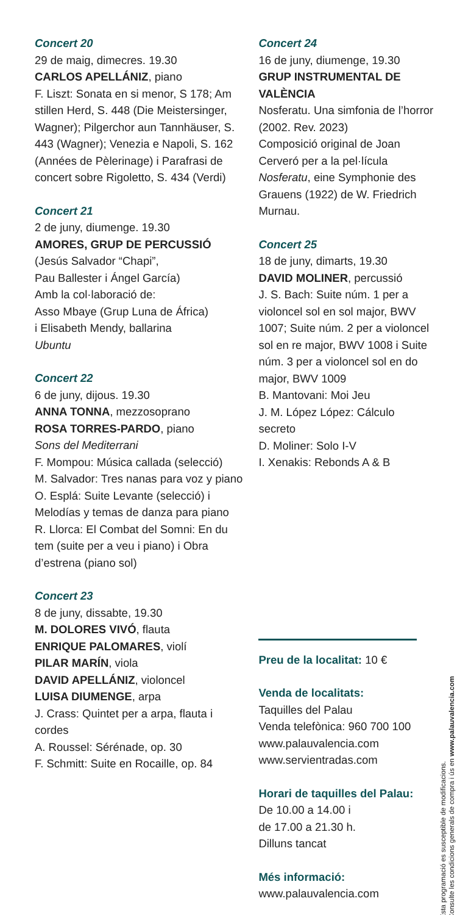Concert 20
29 de maig, dimecres. 19.30
CARLOS APELLÁNIZ, piano
F. Liszt: Sonata en si menor, S 178; Am stillen Herd, S. 448 (Die Meistersinger, Wagner); Pilgerchor aun Tannhäuser, S. 443 (Wagner); Venezia e Napoli, S. 162 (Années de Pèlerinage) i Parafrasi de concert sobre Rigoletto, S. 434 (Verdi)
Concert 21
2 de juny, diumenge. 19.30
AMORES, GRUP DE PERCUSSIÓ
(Jesús Salvador “Chapi”,
Pau Ballester i Ángel García)
Amb la col·laboració de:
Asso Mbaye (Grup Luna de África)
i Elisabeth Mendy, ballarina
Ubuntu
Concert 22
6 de juny, dijous. 19.30
ANNA TONNA, mezzosoprano
ROSA TORRES-PARDO, piano
Sons del Mediterrani
F. Mompou: Música callada (selecció)
M. Salvador: Tres nanas para voz y piano
O. Esplá: Suite Levante (selecció) i Melodías y temas de danza para piano
R. Llorca: El Combat del Somni: En du tem (suite per a veu i piano) i Obra d’estrena (piano sol)
Concert 23
8 de juny, dissabte, 19.30
M. DOLORES VIVÓ, flauta
ENRIQUE PALOMARES, violí
PILAR MARÍN, viola
DAVID APELLÁNIZ, violoncel
LUISA DIUMENGE, arpa
J. Crass: Quintet per a arpa, flauta i cordes
A. Roussel: Sérénade, op. 30
F. Schmitt: Suite en Rocaille, op. 84
Concert 24
16 de juny, diumenge, 19.30
GRUP INSTRUMENTAL DE VALÈNCIA
Nosferatu. Una simfonia de l’horror (2002. Rev. 2023)
Composició original de Joan Cerveró per a la pel·lícula Nosferatu, eine Symphonie des Grauens (1922) de W. Friedrich Murnau.
Concert 25
18 de juny, dimarts, 19.30
DAVID MOLINER, percussió
J. S. Bach: Suite núm. 1 per a violoncel sol en sol major, BWV 1007; Suite núm. 2 per a violoncel sol en re major, BWV 1008 i Suite núm. 3 per a violoncel sol en do major, BWV 1009
B. Mantovani: Moi Jeu
J. M. López López: Cálculo secreto
D. Moliner: Solo I-V
I. Xenakis: Rebonds A & B
Preu de la localitat: 10 €
Venda de localitats:
Taquilles del Palau
Venda telefònica: 960 700 100
www.palauvalencia.com
www.servientradas.com
Horari de taquilles del Palau:
De 10.00 a 14.00 i
de 17.00 a 21.30 h.
Dilluns tancat
Més informació:
www.palauvalencia.com
Esta programació es susceptible de modificacions.
Consulte les condicions generals de compra i ús en www.palauvalencia.com